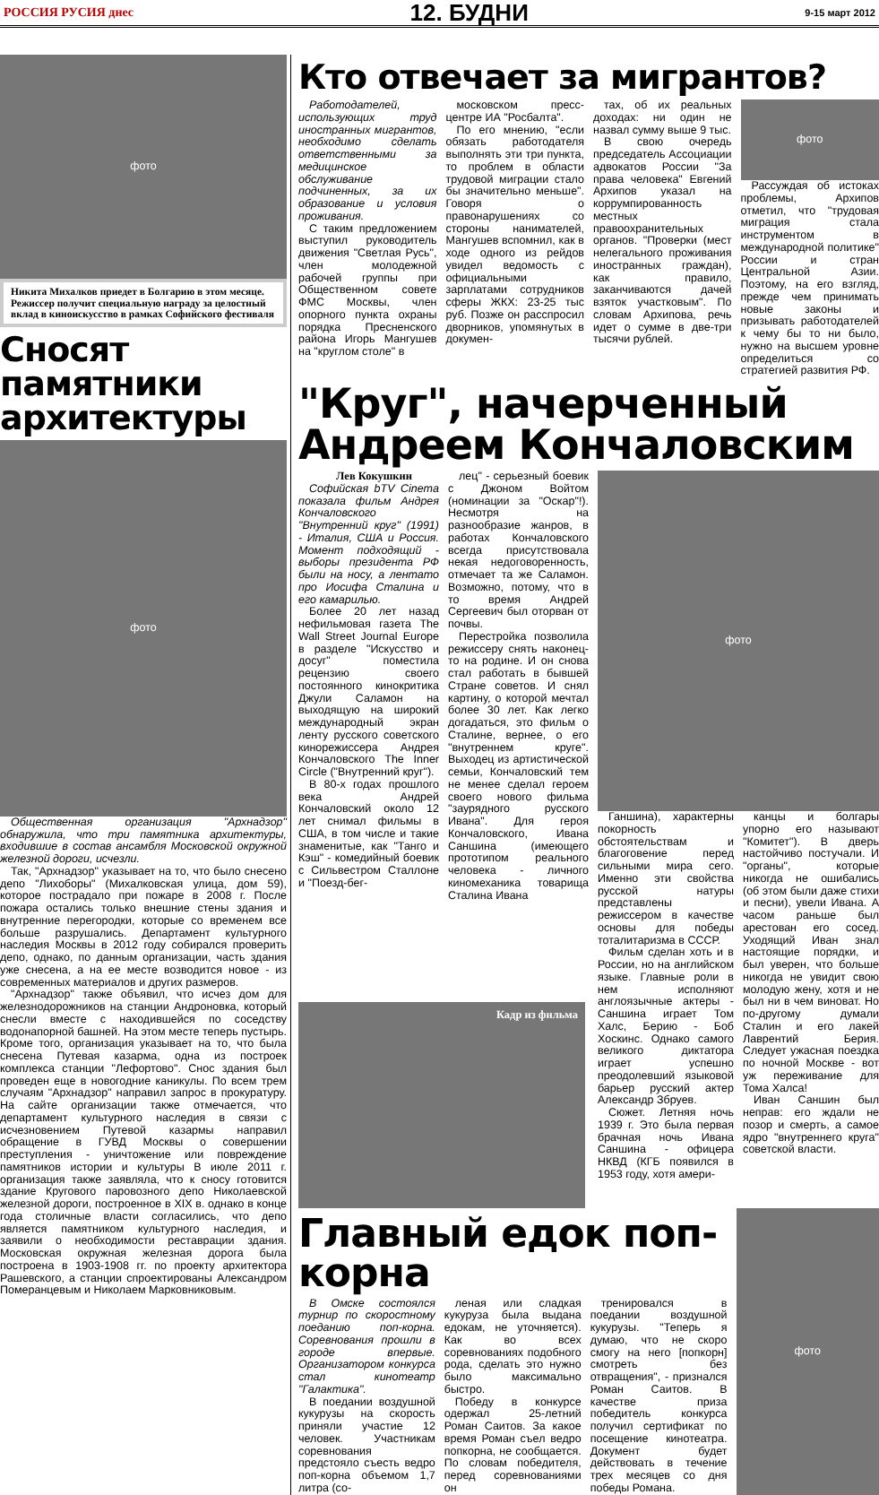РОССИЯ РУСИЯ днес 12. БУДНИ 9-15 март 2012
фото
Никита Михалков приедет в Болгарию в этом месяце. Режиссер получит специальную награду за целостный вклад в киноискусство в рамках Софийского фестиваля
Сносят памятники архитектуры
фото
Общественная организация "Архнадзор" обнаружила, что три памятника архитектуры, входившие в состав ансамбля Московской окружной железной дороги, исчезли.
Так, "Архнадзор" указывает на то, что было снесено депо "Лихоборы" (Михалковская улица, дом 59), которое пострадало при пожаре в 2008 г. После пожара остались только внешние стены здания и внутренние перегородки, которые со временем все больше разрушались. Департамент культурного наследия Москвы в 2012 году собирался проверить депо, однако, по данным организации, часть здания уже снесена, а на ее месте возводится новое - из современных материалов и других размеров.
"Архнадзор" также объявил, что исчез дом для железнодорожников на станции Андроновка, который снесли вместе с находившейся по соседству водонапорной башней. На этом месте теперь пустырь. Кроме того, организация указывает на то, что была снесена Путевая казарма, одна из построек комплекса станции "Лефортово". Снос здания был проведен еще в новогодние каникулы. По всем трем случаям "Архнадзор" направил запрос в прокуратуру. На сайте организации также отмечается, что департамент культурного наследия в связи с исчезновением Путевой казармы направил обращение в ГУВД Москвы о совершении преступления - уничтожение или повреждение памятников истории и культуры В июле 2011 г. организация также заявляла, что к сносу готовится здание Кругового паровозного депо Николаевской железной дороги, построенное в XIX в. однако в конце года столичные власти согласились, что депо является памятником культурного наследия, и заявили о необходимости реставрации здания. Московская окружная железная дорога была построена в 1903-1908 гг. по проекту архитектора Рашевского, а станции спроектированы Александром Померанцевым и Николаем Марковниковым.
Кто отвечает за мигрантов?
Работодателей, использующих труд иностранных мигрантов, необходимо сделать ответственными за медицинское обслуживание подчиненных, за их образование и условия проживания.
С таким предложением выступил руководитель движения "Светлая Русь", член молодежной рабочей группы при Общественном совете ФМС Москвы, член опорного пункта охраны порядка Пресненского района Игорь Мангушев на "круглом столе" в
московском пресс-центре ИА "Росбалта".
По его мнению, "если обязать работодателя выполнять эти три пункта, то проблем в области трудовой миграции стало бы значительно меньше". Говоря о правонарушениях со стороны нанимателей, Мангушев вспомнил, как в ходе одного из рейдов увидел ведомость с официальными зарплатами сотрудников сферы ЖКХ: 23-25 тыс руб. Позже он расспросил дворников, упомянутых в докумен-
тах, об их реальных доходах: ни один не назвал сумму выше 9 тыс.
В свою очередь председатель Ассоциации адвокатов России "За права человека" Евгений Архипов указал на коррумпированность местных правоохранительных органов. "Проверки (мест нелегального проживания иностранных граждан), как правило, заканчиваются дачей взяток участковым". По словам Архипова, речь идет о сумме в две-три тысячи рублей.
фото
Рассуждая об истоках проблемы, Архипов отметил, что "трудовая миграция стала инструментом в международной политике" России и стран Центральной Азии. Поэтому, на его взгляд, прежде чем принимать новые законы и призывать работодателей к чему бы то ни было, нужно на высшем уровне определиться со стратегией развития РФ.
"Круг", начерченный Андреем Кончаловским
Лев Кокушкин
Софийская bTV Cinema показала фильм Андрея Кончаловского "Внутренний круг" (1991) - Италия, США и Россия. Момент подходящий - выборы президента РФ были на носу, а лентато про Иосифа Сталина и его камарилью.
Более 20 лет назад нефильмовая газета The Wall Street Journal Europe в разделе "Искусство и досуг" поместила рецензию своего постоянного кинокритика Джули Саламон на выходящую на широкий международный экран ленту русского советского кинорежиссера Андрея Кончаловского The Inner Circle ("Внутренний круг").
В 80-х годах прошлого века Андрей Кончаловский около 12 лет снимал фильмы в США, в том числе и такие знаменитые, как "Танго и Кэш" - комедийный боевик с Сильвестром Сталлоне и "Поезд-бег-
лец" - серьезный боевик с Джоном Войтом (номинации за "Оскар"!). Несмотря на разнообразие жанров, в работах Кончаловского всегда присутствовала некая недоговоренность, отмечает та же Саламон. Возможно, потому, что в то время Андрей Сергеевич был оторван от почвы.
Перестройка позволила режиссеру снять наконец-то на родине. И он снова стал работать в бывшей Стране советов. И снял картину, о которой мечтал более 30 лет. Как легко догадаться, это фильм о Сталине, вернее, о его "внутреннем круге". Выходец из артистической семьи, Кончаловский тем не менее сделал героем своего нового фильма "заурядного русского Ивана". Для героя Кончаловского, Ивана Саншина (имеющего прототипом реального человека - личного киномеханика товарища Сталина Ивана
фото
Ганшина), характерны покорность обстоятельствам и благоговение перед сильными мира сего. Именно эти свойства русской натуры представлены режиссером в качестве основы для победы тоталитаризма в СССР.
Фильм сделан хоть и в России, но на английском языке. Главные роли в нем исполняют англоязычные актеры - Саншина играет Том Халс, Берию - Боб Хоскинс. Однако самого великого диктатора играет успешно преодолевший языковой барьер русский актер Александр Збруев.
Сюжет. Летняя ночь 1939 г. Это была первая брачная ночь Ивана Саншина - офицера НКВД (КГБ появился в 1953 году, хотя амери-
канцы и болгары упорно его называют "Комитет"). В дверь настойчиво постучали. И "органы", которые никогда не ошибались (об этом были даже стихи и песни), увели Ивана. А часом раньше был арестован его сосед. Уходящий Иван знал настоящие порядки, и был уверен, что больше никогда не увидит свою молодую жену, хотя и не был ни в чем виноват. Но по-другому думали Сталин и его лакей Лаврентий Берия. Следует ужасная поездка по ночной Москве - вот уж переживание для Тома Халса!
Иван Саншин был неправ: его ждали не позор и смерть, а самое ядро "внутреннего круга" советской власти.
Кадр из фильма
Главный едок поп-корна
В Омске состоялся турнир по скоростному поеданию поп-корна. Соревнования прошли в городе впервые. Организатором конкурса стал кинотеатр "Галактика".
В поедании воздушной кукурузы на скорость приняли участие 12 человек. Участникам соревнования предстояло съесть ведро поп-корна объемом 1,7 литра (со-
леная или сладкая кукуруза была выдана едокам, не уточняется). Как во всех соревнованиях подобного рода, сделать это нужно было максимально быстро.
Победу в конкурсе одержал 25-летний Роман Саитов. За какое время Роман съел ведро попкорна, не сообщается. По словам победителя, перед соревнованиями он
тренировался в поедании воздушной кукурузы. "Теперь я думаю, что не скоро смогу на него [попкорн] смотреть без отвращения", - признался Роман Саитов. В качестве приза победитель конкурса получил сертификат по посещение кинотеатра. Документ будет действовать в течение трех месяцев со дня победы Романа.
фото